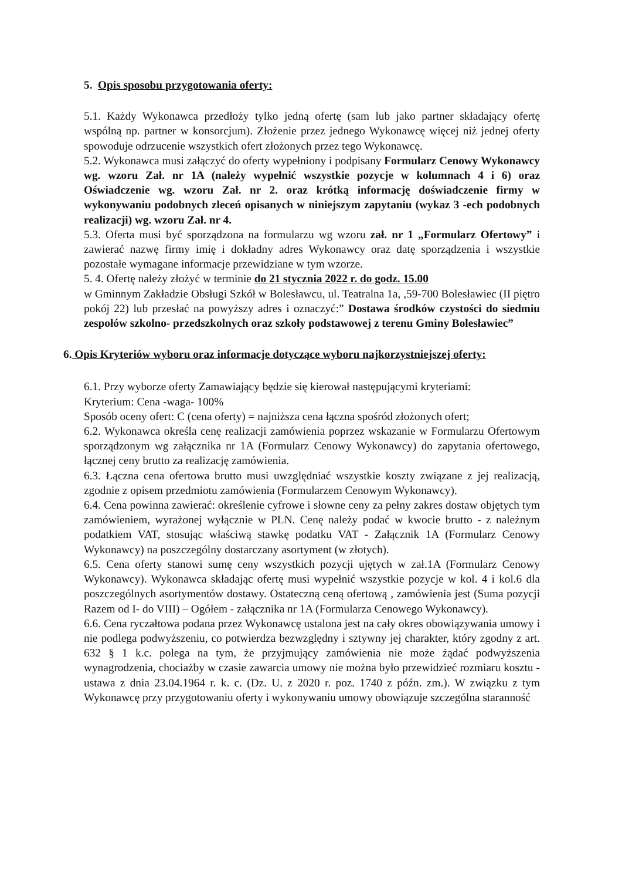5. Opis sposobu przygotowania oferty:
5.1. Każdy Wykonawca przedłoży tylko jedną ofertę (sam lub jako partner składający ofertę wspólną np. partner w konsorcjum). Złożenie przez jednego Wykonawcę więcej niż jednej oferty spowoduje odrzucenie wszystkich ofert złożonych przez tego Wykonawcę.
5.2. Wykonawca musi załączyć do oferty wypełniony i podpisany Formularz Cenowy Wykonawcy wg. wzoru Zał. nr 1A (należy wypełnić wszystkie pozycje w kolumnach 4 i 6) oraz Oświadczenie wg. wzoru Zał. nr 2. oraz krótką informację doświadczenie firmy w wykonywaniu podobnych zleceń opisanych w niniejszym zapytaniu (wykaz 3 -ech podobnych realizacji) wg. wzoru Zał. nr 4.
5.3. Oferta musi być sporządzona na formularzu wg wzoru zał. nr 1 „Formularz Ofertowy” i zawierać nazwę firmy imię i dokładny adres Wykonawcy oraz datę sporządzenia i wszystkie pozostałe wymagane informacje przewidziane w tym wzorze.
5. 4. Ofertę należy złożyć w terminie do 21 stycznia 2022 r. do godz. 15.00
w Gminnym Zakładzie Obsługi Szkół w Bolesławcu, ul. Teatralna 1a, ,59-700 Bolesławiec (II piętro pokój 22) lub przesłać na powyższy adres i oznaczyć:” Dostawa środków czystości do siedmiu zespołów szkolno- przedszkolnych oraz szkoły podstawowej z terenu Gminy Bolesławiec”
6. Opis Kryteriów wyboru oraz informacje dotyczące wyboru najkorzystniejszej oferty:
6.1. Przy wyborze oferty Zamawiający będzie się kierował następującymi kryteriami:
Kryterium: Cena -waga- 100%
Sposób oceny ofert: C (cena oferty) = najniższa cena łączna spośród złożonych ofert;
6.2. Wykonawca określa cenę realizacji zamówienia poprzez wskazanie w Formularzu Ofertowym sporządzonym wg załącznika nr 1A (Formularz Cenowy Wykonawcy) do zapytania ofertowego, łącznej ceny brutto za realizację zamówienia.
6.3. Łączna cena ofertowa brutto musi uwzględniać wszystkie koszty związane z jej realizacją, zgodnie z opisem przedmiotu zamówienia (Formularzem Cenowym Wykonawcy).
6.4. Cena powinna zawierać: określenie cyfrowe i słowne ceny za pełny zakres dostaw objętych tym zamówieniem, wyrażonej wyłącznie w PLN. Cenę należy podać w kwocie brutto - z należnym podatkiem VAT, stosując właściwą stawkę podatku VAT - Załącznik 1A (Formularz Cenowy Wykonawcy) na poszczególny dostarczany asortyment (w złotych).
6.5. Cena oferty stanowi sumę ceny wszystkich pozycji ujętych w zał.1A (Formularz Cenowy Wykonawcy). Wykonawca składając ofertę musi wypełnić wszystkie pozycje w kol. 4 i kol.6 dla poszczególnych asortymentów dostawy. Ostateczną ceną ofertową , zamówienia jest (Suma pozycji Razem od I- do VIII) – Ogółem - załącznika nr 1A (Formularza Cenowego Wykonawcy).
6.6. Cena ryczałtowa podana przez Wykonawcę ustalona jest na cały okres obowiązywania umowy i nie podlega podwyższeniu, co potwierdza bezwzględny i sztywny jej charakter, który zgodny z art. 632 § 1 k.c. polega na tym, że przyjmujący zamówienia nie może żądać podwyższenia wynagrodzenia, chociażby w czasie zawarcia umowy nie można było przewidzieć rozmiaru kosztu - ustawa z dnia 23.04.1964 r. k. c. (Dz. U. z 2020 r. poz. 1740 z późn. zm.). W związku z tym Wykonawcę przy przygotowaniu oferty i wykonywaniu umowy obowiązuje szczególna staranność